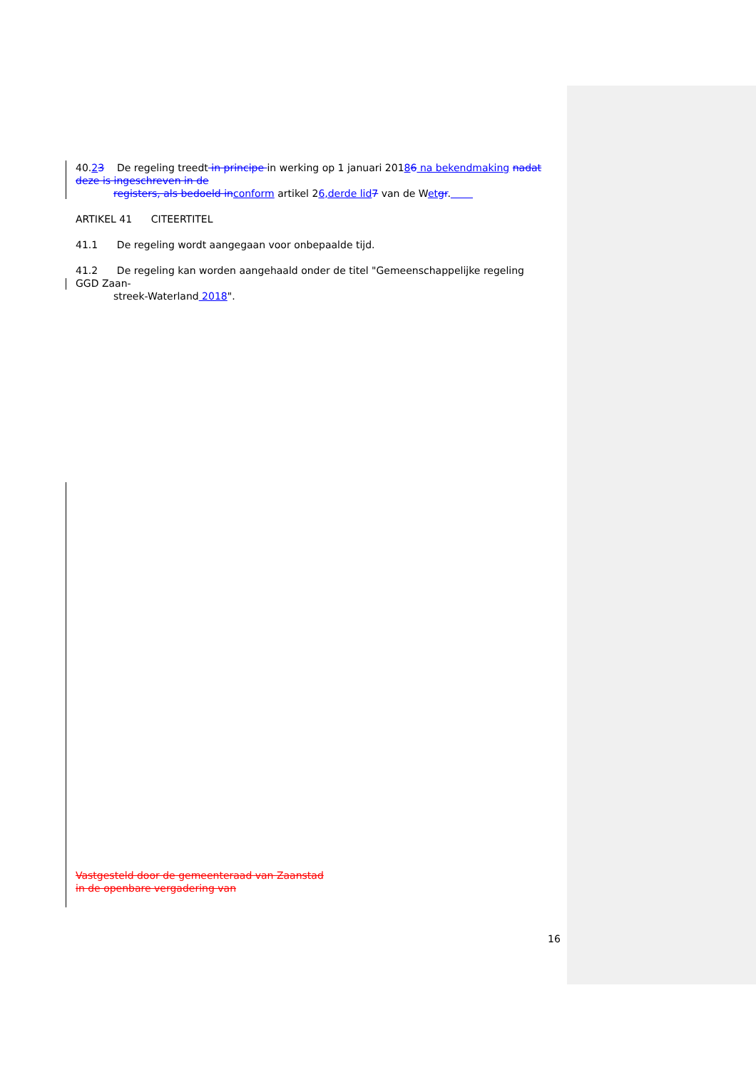40.23 De regeling treedt in principe in werking op 1 januari 20186 na bekendmaking nadat deze is ingeschreven in de
registers, als bedoeld in conform artikel 26,derde lid 7 van de Wet gr.
ARTIKEL 41 CITEERTITEL
41.1 De regeling wordt aangegaan voor onbepaalde tijd.
41.2 De regeling kan worden aangehaald onder de titel "Gemeenschappelijke regeling GGD Zaan-
streek-Waterland 2018".
Vastgesteld door de gemeenteraad van Zaanstad
in de openbare vergadering van
16